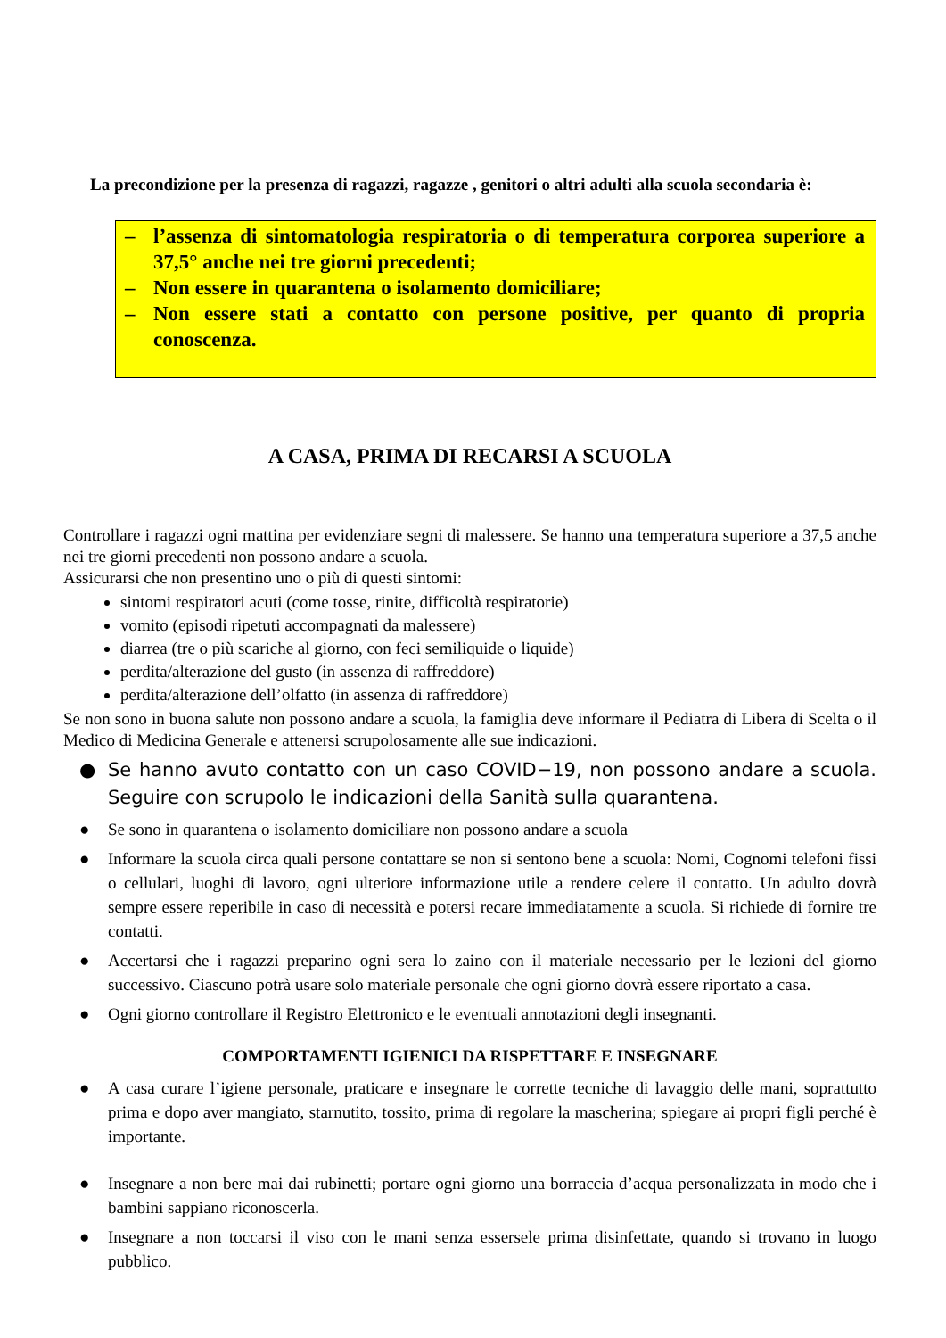La precondizione per la presenza di ragazzi, ragazze , genitori o altri adulti alla scuola secondaria è:
– l’assenza di sintomatologia respiratoria o di temperatura corporea superiore a 37,5° anche nei tre giorni precedenti;
– Non essere in quarantena o isolamento domiciliare;
– Non essere stati a contatto con persone positive, per quanto di propria conoscenza.
A CASA, PRIMA DI RECARSI A SCUOLA
Controllare i ragazzi ogni mattina per evidenziare segni di malessere. Se hanno una temperatura superiore a 37,5 anche nei tre giorni precedenti non possono andare a scuola.
Assicurarsi che non presentino uno o più di questi sintomi:
sintomi respiratori acuti (come tosse, rinite, difficoltà respiratorie)
vomito (episodi ripetuti accompagnati da malessere)
diarrea (tre o più scariche al giorno, con feci semiliquide o liquide)
perdita/alterazione del gusto (in assenza di raffreddore)
perdita/alterazione dell’olfatto (in assenza di raffreddore)
Se non sono in buona salute non possono andare a scuola, la famiglia deve informare il Pediatra di Libera di Scelta o il Medico di Medicina Generale e attenersi scrupolosamente alle sue indicazioni.
● Se hanno avuto contatto con un caso COVID−19, non possono andare a scuola. Seguire con scrupolo le indicazioni della Sanità sulla quarantena.
● Se sono in quarantena o isolamento domiciliare non possono andare a scuola
● Informare la scuola circa quali persone contattare se non si sentono bene a scuola: Nomi, Cognomi telefoni fissi o cellulari, luoghi di lavoro, ogni ulteriore informazione utile a rendere celere il contatto. Un adulto dovrà sempre essere reperibile in caso di necessità e potersi recare immediatamente a scuola. Si richiede di fornire tre contatti.
● Accertarsi che i ragazzi preparino ogni sera lo zaino con il materiale necessario per le lezioni del giorno successivo. Ciascuno potrà usare solo materiale personale che ogni giorno dovrà essere riportato a casa.
● Ogni giorno controllare il Registro Elettronico e le eventuali annotazioni degli insegnanti.
COMPORTAMENTI IGIENICI DA RISPETTARE E INSEGNARE
● A casa curare l’igiene personale, praticare e insegnare le corrette tecniche di lavaggio delle mani, soprattutto prima e dopo aver mangiato, starnutito, tossito, prima di regolare la mascherina; spiegare ai propri figli perché è importante.
● Insegnare a non bere mai dai rubinetti; portare ogni giorno una borraccia d’acqua personalizzata in modo che i bambini sappiano riconoscerla.
● Insegnare a non toccarsi il viso con le mani senza essersele prima disinfettate, quando si trovano in luogo pubblico.